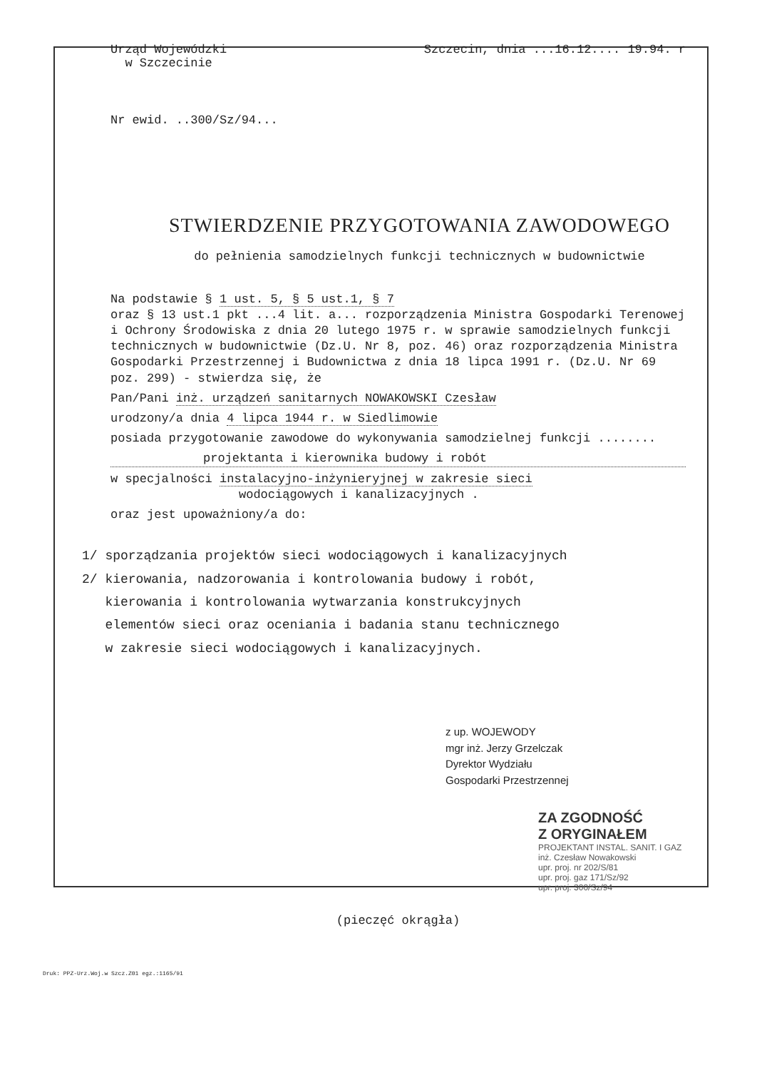Urząd Wojewódzki
w Szczecinie
Szczecin, dnia ...16.12.... 19.94. r
Nr ewid. ..300/Sz/94...
STWIERDZENIE PRZYGOTOWANIA ZAWODOWEGO
do pełnienia samodzielnych funkcji technicznych w budownictwie
Na podstawie § 1 ust. 5, § 5 ust.1, § 7
oraz § 13 ust.1 pkt ...4 lit. a... rozporządzenia Ministra Gospodarki Terenowej i Ochrony Środowiska z dnia 20 lutego 1975 r. w sprawie samodzielnych funkcji technicznych w budownictwie (Dz.U. Nr 8, poz. 46) oraz rozporządzenia Ministra Gospodarki Przestrzennej i Budownictwa z dnia 18 lipca 1991 r. (Dz.U. Nr 69 poz. 299) - stwierdza się, że
Pan/Pani inż. urządzeń sanitarnych NOWAKOWSKI Czesław
urodzony/a dnia 4 lipca 1944 r. w Siedlimowie
posiada przygotowanie zawodowe do wykonywania samodzielnej funkcji ........
projektanta i kierownika budowy i robót
w specjalności instalacyjno-inżynieryjnej w zakresie sieci
wodociągowych i kanalizacyjnych .
oraz jest upoważniony/a do:
1/ sporządzania projektów sieci wodociągowych i kanalizacyjnych
2/ kierowania, nadzorowania i kontrolowania budowy i robót,
kierowania i kontrolowania wytwarzania konstrukcyjnych
elementów sieci oraz oceniania i badania stanu technicznego
w zakresie sieci wodociągowych i kanalizacyjnych.
z up. WOJEWODY
mgr inż. Jerzy Grzelczak
Dyrektor Wydziału
Gospodarki Przestrzennej
ZA ZGODNOŚĆ
Z ORYGINAŁEM
PROJEKTANT INSTAL. SANIT. I GAZ
inż. Czesław Nowakowski
upr. proj. nr 202/S/81
upr. proj. gaz 171/Sz/92
upr. proj. 300/Sz/94
(pieczęć okrągła)
Druk: PPZ-Urz.Woj.w Szcz.Z01 egz.:1165/91